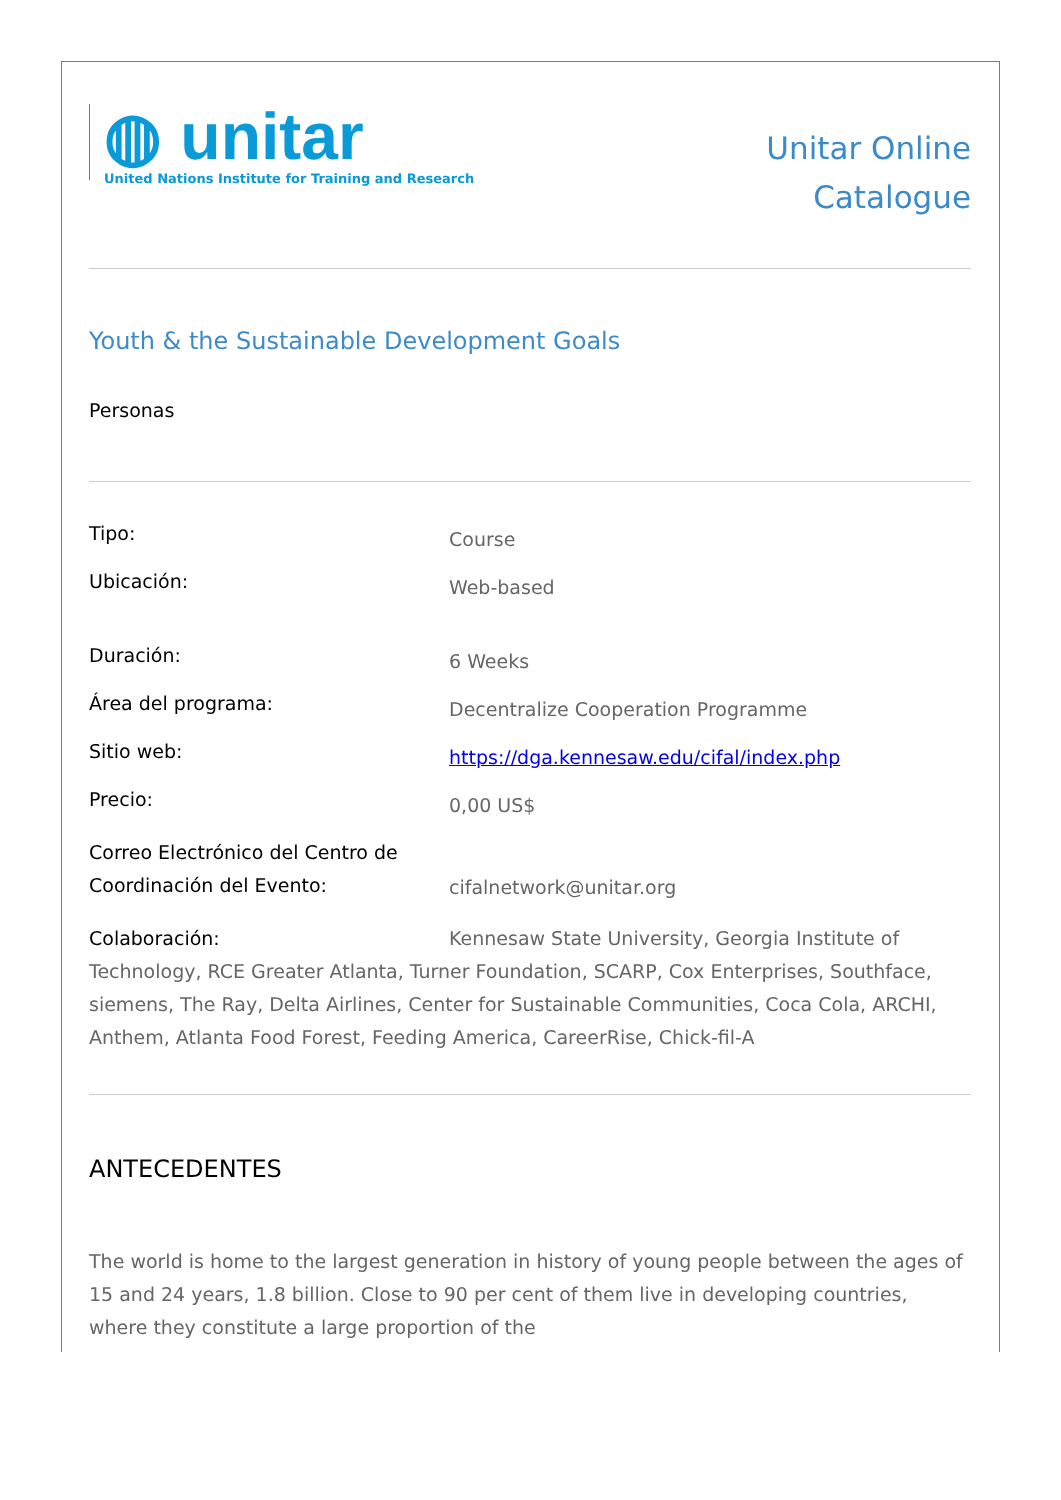◍ unitar
United Nations Institute for Training and Research
Unitar Online
Catalogue
Youth & the Sustainable Development Goals
Personas
Tipo:
Course
Ubicación:
Web-based
Duración:
6 Weeks
Área del programa:
Decentralize Cooperation Programme
Sitio web:
https://dga.kennesaw.edu/cifal/index.php
Precio:
0,00 US$
Correo Electrónico del Centro de Coordinación del Evento:
cifalnetwork@unitar.org
Colaboración: Kennesaw State University, Georgia Institute of Technology, RCE Greater Atlanta, Turner Foundation, SCARP, Cox Enterprises, Southface, siemens, The Ray, Delta Airlines, Center for Sustainable Communities, Coca Cola, ARCHI, Anthem, Atlanta Food Forest, Feeding America, CareerRise, Chick-fil-A
ANTECEDENTES
The world is home to the largest generation in history of young people between the ages of 15 and 24 years, 1.8 billion. Close to 90 per cent of them live in developing countries, where they constitute a large proportion of the